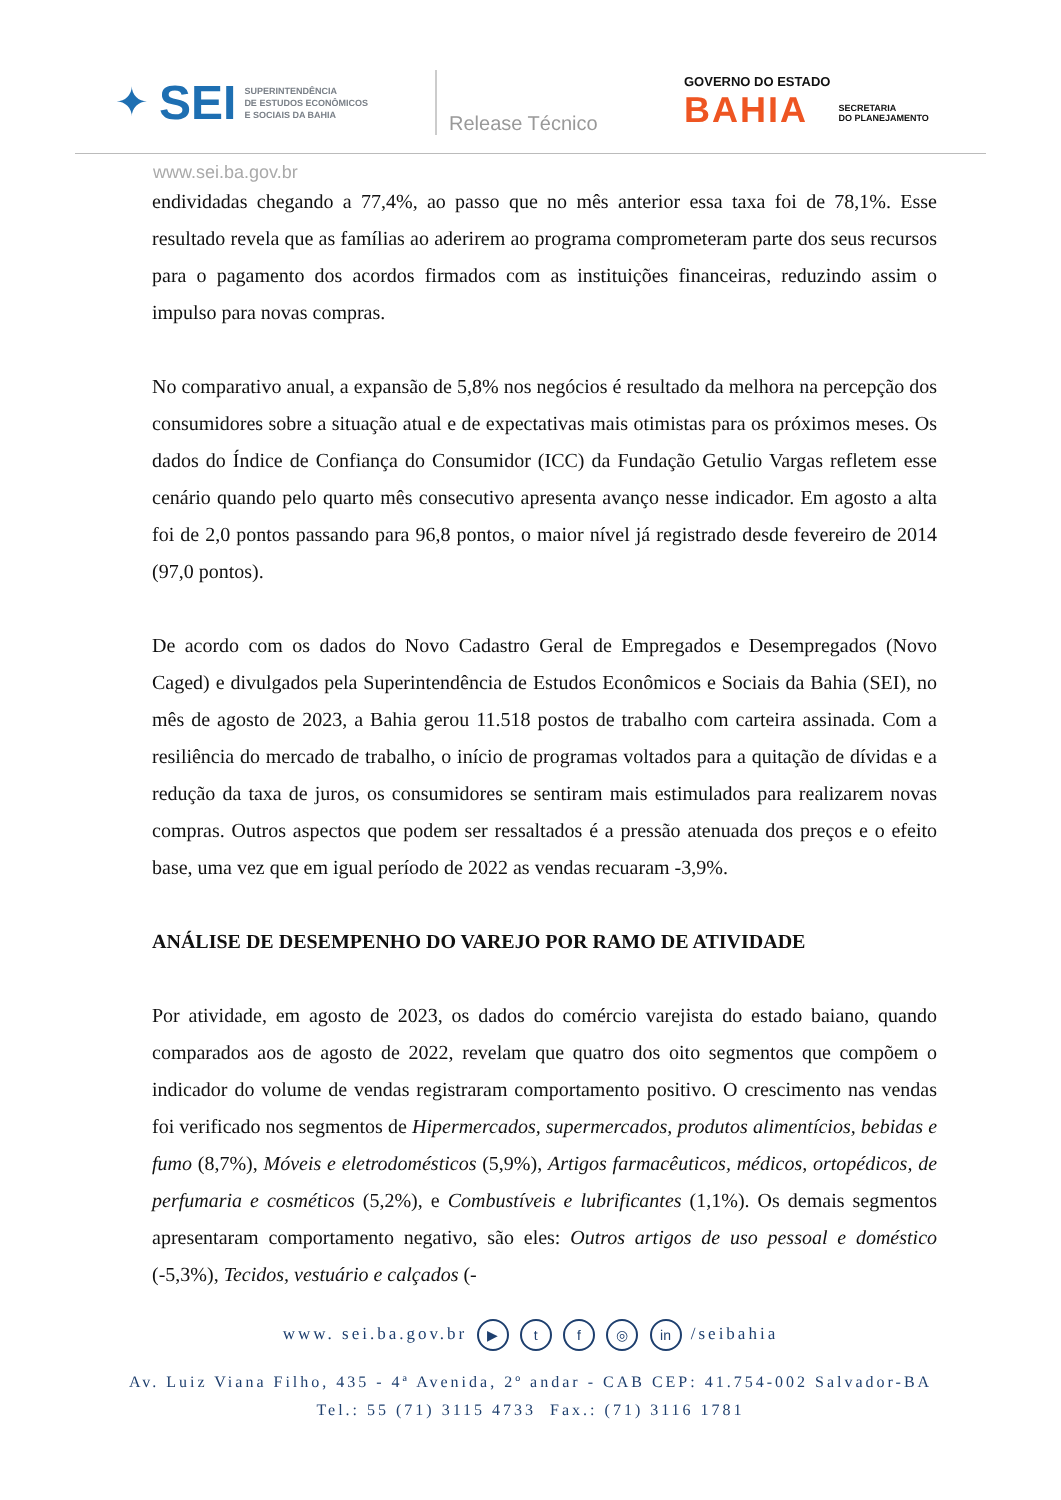✦ SEI SUPERINTENDÊNCIA
DE ESTUDOS ECONÔMICOS
E SOCIAIS DA BAHIA
Release Técnico
GOVERNO DO ESTADO
BAHIA
SECRETARIA
DO PLANEJAMENTO
www.sei.ba.gov.br
endividadas chegando a 77,4%, ao passo que no mês anterior essa taxa foi de 78,1%. Esse resultado revela que as famílias ao aderirem ao programa comprometeram parte dos seus recursos para o pagamento dos acordos firmados com as instituições financeiras, reduzindo assim o impulso para novas compras.
No comparativo anual, a expansão de 5,8% nos negócios é resultado da melhora na percepção dos consumidores sobre a situação atual e de expectativas mais otimistas para os próximos meses. Os dados do Índice de Confiança do Consumidor (ICC) da Fundação Getulio Vargas refletem esse cenário quando pelo quarto mês consecutivo apresenta avanço nesse indicador. Em agosto a alta foi de 2,0 pontos passando para 96,8 pontos, o maior nível já registrado desde fevereiro de 2014 (97,0 pontos).
De acordo com os dados do Novo Cadastro Geral de Empregados e Desempregados (Novo Caged) e divulgados pela Superintendência de Estudos Econômicos e Sociais da Bahia (SEI), no mês de agosto de 2023, a Bahia gerou 11.518 postos de trabalho com carteira assinada. Com a resiliência do mercado de trabalho, o início de programas voltados para a quitação de dívidas e a redução da taxa de juros, os consumidores se sentiram mais estimulados para realizarem novas compras. Outros aspectos que podem ser ressaltados é a pressão atenuada dos preços e o efeito base, uma vez que em igual período de 2022 as vendas recuaram -3,9%.
ANÁLISE DE DESEMPENHO DO VAREJO POR RAMO DE ATIVIDADE
Por atividade, em agosto de 2023, os dados do comércio varejista do estado baiano, quando comparados aos de agosto de 2022, revelam que quatro dos oito segmentos que compõem o indicador do volume de vendas registraram comportamento positivo. O crescimento nas vendas foi verificado nos segmentos de Hipermercados, supermercados, produtos alimentícios, bebidas e fumo (8,7%), Móveis e eletrodomésticos (5,9%), Artigos farmacêuticos, médicos, ortopédicos, de perfumaria e cosméticos (5,2%), e Combustíveis e lubrificantes (1,1%). Os demais segmentos apresentaram comportamento negativo, são eles: Outros artigos de uso pessoal e doméstico (-5,3%), Tecidos, vestuário e calçados (-
www. sei.ba.gov.br ▶ t f ◎ in /seibahia
Av. Luiz Viana Filho, 435 - 4ª Avenida, 2º andar - CAB CEP: 41.754-002 Salvador-BA
Tel.: 55 (71) 3115 4733 Fax.: (71) 3116 1781